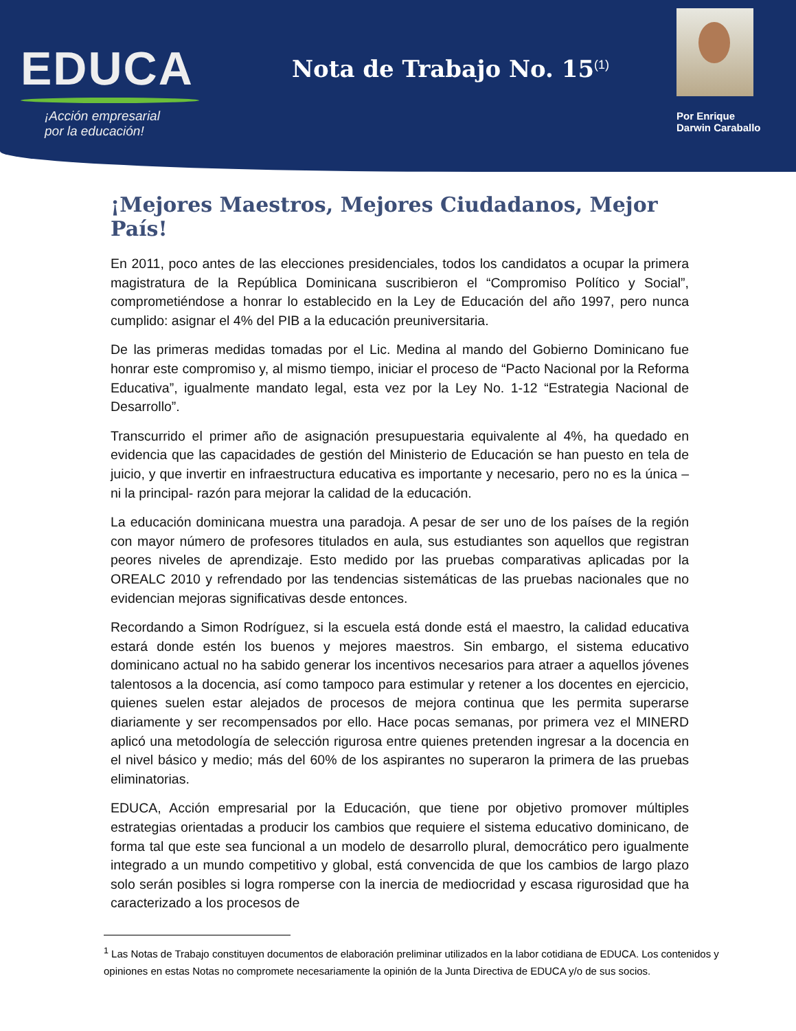EDUCA
¡Acción empresarial
por la educación!
Nota de Trabajo No. 15<sup>(1)</sup>
Por Enrique
Darwin Caraballo
¡Mejores Maestros, Mejores Ciudadanos, Mejor País!
En 2011, poco antes de las elecciones presidenciales, todos los candidatos a ocupar la primera magistratura de la República Dominicana suscribieron el “Compromiso Político y Social”, comprometiéndose a honrar lo establecido en la Ley de Educación del año 1997, pero nunca cumplido: asignar el 4% del PIB a la educación preuniversitaria.
De las primeras medidas tomadas por el Lic. Medina al mando del Gobierno Dominicano fue honrar este compromiso y, al mismo tiempo, iniciar el proceso de “Pacto Nacional por la Reforma Educativa”, igualmente mandato legal, esta vez por la Ley No. 1-12 “Estrategia Nacional de Desarrollo”.
Transcurrido el primer año de asignación presupuestaria equivalente al 4%, ha quedado en evidencia que las capacidades de gestión del Ministerio de Educación se han puesto en tela de juicio, y que invertir en infraestructura educativa es importante y necesario, pero no es la única –ni la principal- razón para mejorar la calidad de la educación.
La educación dominicana muestra una paradoja. A pesar de ser uno de los países de la región con mayor número de profesores titulados en aula, sus estudiantes son aquellos que registran peores niveles de aprendizaje. Esto medido por las pruebas comparativas aplicadas por la OREALC 2010 y refrendado por las tendencias sistemáticas de las pruebas nacionales que no evidencian mejoras significativas desde entonces.
Recordando a Simon Rodríguez, si la escuela está donde está el maestro, la calidad educativa estará donde estén los buenos y mejores maestros. Sin embargo, el sistema educativo dominicano actual no ha sabido generar los incentivos necesarios para atraer a aquellos jóvenes talentosos a la docencia, así como tampoco para estimular y retener a los docentes en ejercicio, quienes suelen estar alejados de procesos de mejora continua que les permita superarse diariamente y ser recompensados por ello. Hace pocas semanas, por primera vez el MINERD aplicó una metodología de selección rigurosa entre quienes pretenden ingresar a la docencia en el nivel básico y medio; más del 60% de los aspirantes no superaron la primera de las pruebas eliminatorias.
EDUCA, Acción empresarial por la Educación, que tiene por objetivo promover múltiples estrategias orientadas a producir los cambios que requiere el sistema educativo dominicano, de forma tal que este sea funcional a un modelo de desarrollo plural, democrático pero igualmente integrado a un mundo competitivo y global, está convencida de que los cambios de largo plazo solo serán posibles si logra romperse con la inercia de mediocridad y escasa rigurosidad que ha caracterizado a los procesos de
<sup>1</sup> Las Notas de Trabajo constituyen documentos de elaboración preliminar utilizados en la labor cotidiana de EDUCA. Los contenidos y opiniones en estas Notas no compromete necesariamente la opinión de la Junta Directiva de EDUCA y/o de sus socios.